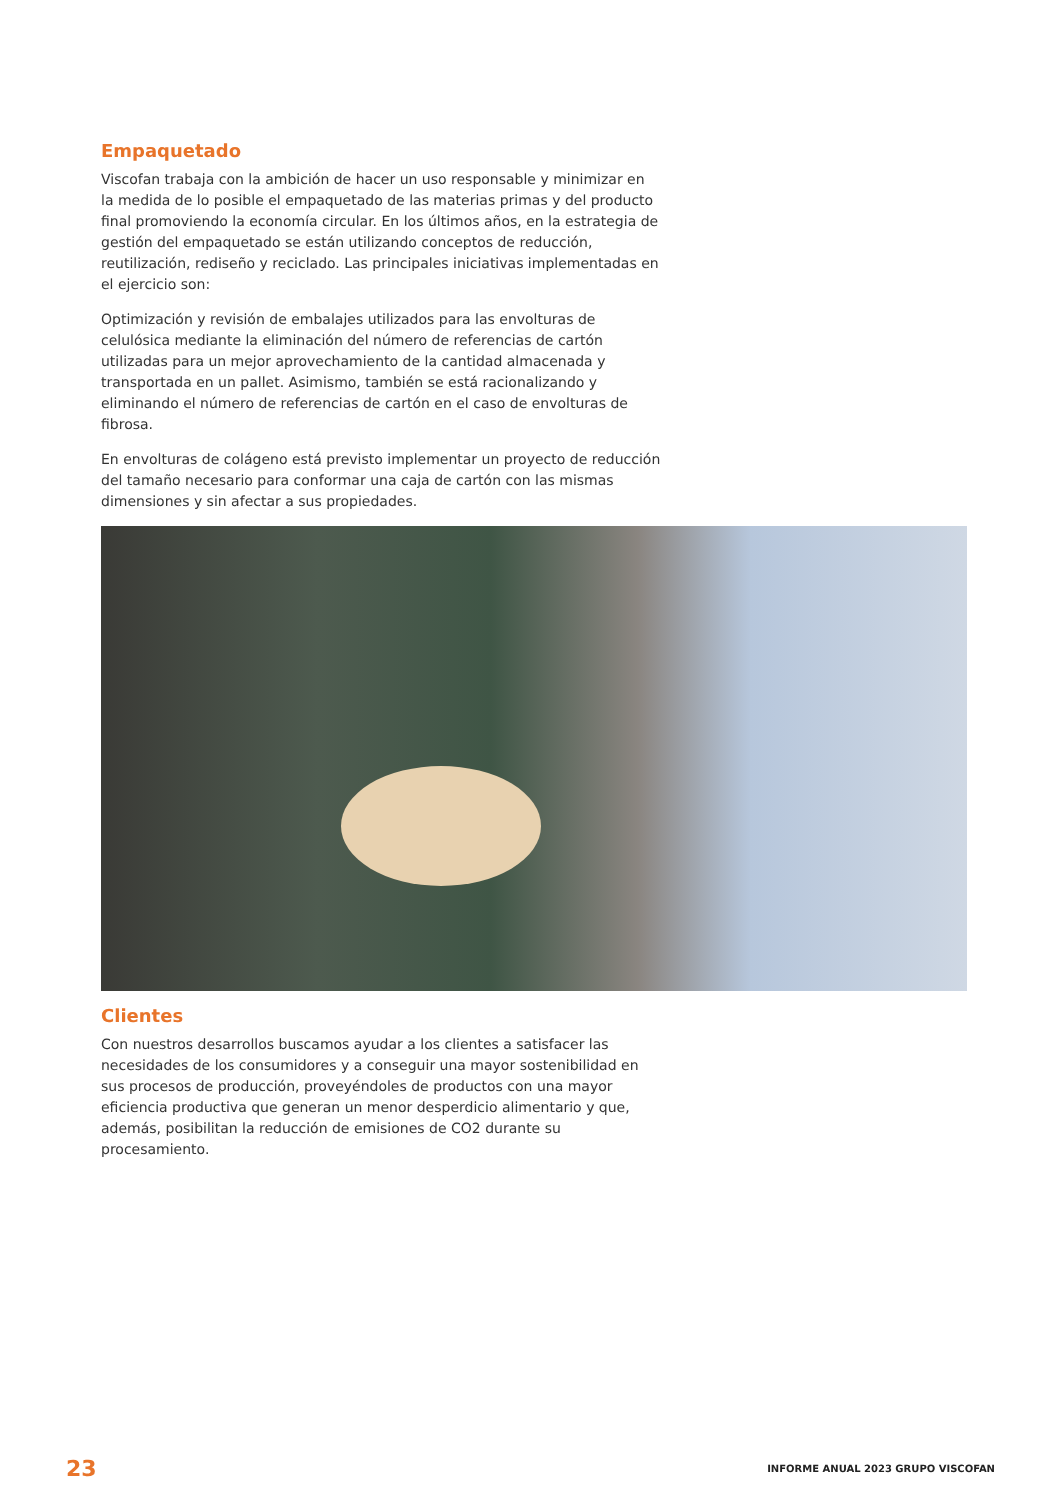Empaquetado
Viscofan trabaja con la ambición de hacer un uso responsable y minimizar en la medida de lo posible el empaquetado de las materias primas y del producto final promoviendo la economía circular. En los últimos años, en la estrategia de gestión del empaquetado se están utilizando conceptos de reducción, reutilización, rediseño y reciclado. Las principales iniciativas implementadas en el ejercicio son:
Optimización y revisión de embalajes utilizados para las envolturas de celulósica mediante la eliminación del número de referencias de cartón utilizadas para un mejor aprovechamiento de la cantidad almacenada y transportada en un pallet. Asimismo, también se está racionalizando y eliminando el número de referencias de cartón en el caso de envolturas de fibrosa.
En envolturas de colágeno está previsto implementar un proyecto de reducción del tamaño necesario para conformar una caja de cartón con las mismas dimensiones y sin afectar a sus propiedades.
Clientes
Con nuestros desarrollos buscamos ayudar a los clientes a satisfacer las necesidades de los consumidores y a conseguir una mayor sostenibilidad en sus procesos de producción, proveyéndoles de productos con una mayor eficiencia productiva que generan un menor desperdicio alimentario y que, además, posibilitan la reducción de emisiones de CO2 durante su procesamiento.
23 INFORME ANUAL 2023 GRUPO VISCOFAN